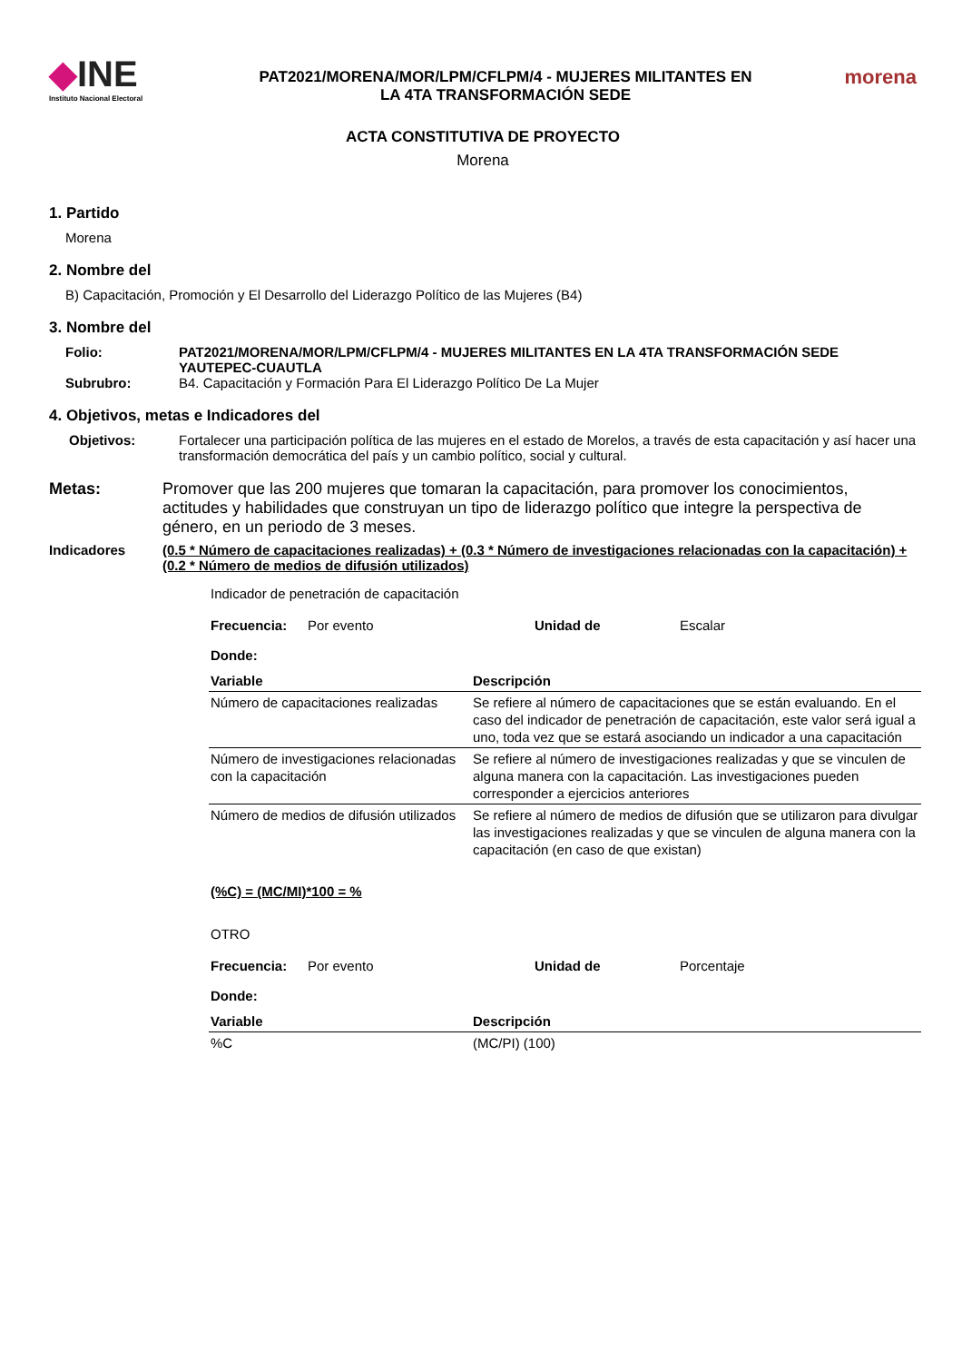◆INE
Instituto Nacional Electoral
PAT2021/MORENA/MOR/LPM/CFLPM/4 - MUJERES MILITANTES EN
LA 4TA TRANSFORMACIÓN SEDE
morena
ACTA CONSTITUTIVA DE PROYECTO
Morena
1. Partido
Morena
2. Nombre del
B) Capacitación, Promoción y El Desarrollo del Liderazgo Político de las Mujeres (B4)
3. Nombre del
Folio: PAT2021/MORENA/MOR/LPM/CFLPM/4 - MUJERES MILITANTES EN LA 4TA TRANSFORMACIÓN SEDE YAUTEPEC-CUAUTLA
Subrubro: B4. Capacitación y Formación Para El Liderazgo Político De La Mujer
4. Objetivos, metas e Indicadores del
Objetivos: Fortalecer una participación política de las mujeres en el estado de Morelos, a través de esta capacitación y así hacer una transformación democrática del país y un cambio político, social y cultural.
Metas: Promover que las 200 mujeres que tomaran la capacitación, para promover los conocimientos, actitudes y habilidades que construyan un tipo de liderazgo político que integre la perspectiva de género, en un periodo de 3 meses.
Indicadores (0.5 * Número de capacitaciones realizadas) + (0.3 * Número de investigaciones relacionadas con la capacitación) + (0.2 * Número de medios de difusión utilizados)
Indicador de penetración de capacitación
Frecuencia: Por evento Unidad de Escalar
Donde:
| Variable | Descripción |
| --- | --- |
| Número de capacitaciones realizadas | Se refiere al número de capacitaciones que se están evaluando. En el caso del indicador de penetración de capacitación, este valor será igual a uno, toda vez que se estará asociando un indicador a una capacitación |
| Número de investigaciones relacionadas con la capacitación | Se refiere al número de investigaciones realizadas y que se vinculen de alguna manera con la capacitación. Las investigaciones pueden corresponder a ejercicios anteriores |
| Número de medios de difusión utilizados | Se refiere al número de medios de difusión que se utilizaron para divulgar las investigaciones realizadas y que se vinculen de alguna manera con la capacitación (en caso de que existan) |
(%C) = (MC/MI)*100 = %
OTRO
Frecuencia: Por evento Unidad de Porcentaje
Donde:
| Variable | Descripción |
| --- | --- |
| %C | (MC/PI) (100) |